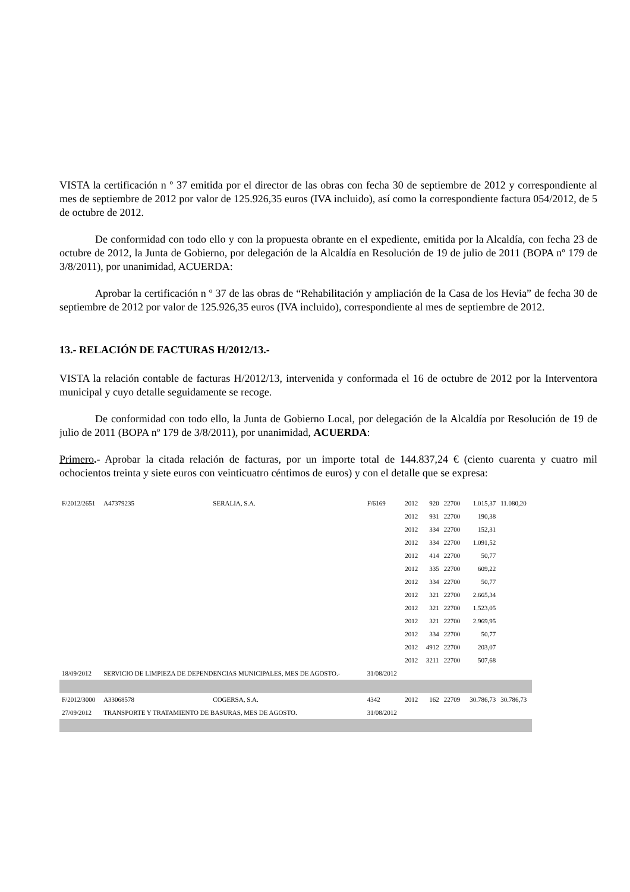VISTA la certificación n º 37 emitida por el director de las obras con fecha 30 de septiembre de 2012 y correspondiente al mes de septiembre de 2012 por valor de 125.926,35 euros (IVA incluido), así como la correspondiente factura 054/2012, de 5 de octubre de 2012.
De conformidad con todo ello y con la propuesta obrante en el expediente, emitida por la Alcaldía, con fecha 23 de octubre de 2012, la Junta de Gobierno, por delegación de la Alcaldía en Resolución de 19 de julio de 2011 (BOPA nº 179 de 3/8/2011), por unanimidad, ACUERDA:
Aprobar la certificación n º 37 de las obras de “Rehabilitación y ampliación de la Casa de los Hevia” de fecha 30 de septiembre de 2012 por valor de 125.926,35 euros (IVA incluido), correspondiente al mes de septiembre de 2012.
13.- RELACIÓN DE FACTURAS H/2012/13.-
VISTA la relación contable de facturas H/2012/13, intervenida y conformada el 16 de octubre de 2012 por la Interventora municipal y cuyo detalle seguidamente se recoge.
De conformidad con todo ello, la Junta de Gobierno Local, por delegación de la Alcaldía por Resolución de 19 de julio de 2011 (BOPA nº 179 de 3/8/2011), por unanimidad, ACUERDA:
Primero.- Aprobar la citada relación de facturas, por un importe total de 144.837,24 € (ciento cuarenta y cuatro mil ochocientos treinta y siete euros con veinticuatro céntimos de euros) y con el detalle que se expresa:
| F/2012/2651 | A47379235 | SERALIA, S.A. | F/6169 | 2012 | 920 | 22700 | 1.015,37 | 11.080,20 |
| | | | | 2012 | 931 | 22700 | 190,38 | |
| | | | | 2012 | 334 | 22700 | 152,31 | |
| | | | | 2012 | 334 | 22700 | 1.091,52 | |
| | | | | 2012 | 414 | 22700 | 50,77 | |
| | | | | 2012 | 335 | 22700 | 609,22 | |
| | | | | 2012 | 334 | 22700 | 50,77 | |
| | | | | 2012 | 321 | 22700 | 2.665,34 | |
| | | | | 2012 | 321 | 22700 | 1.523,05 | |
| | | | | 2012 | 321 | 22700 | 2.969,95 | |
| | | | | 2012 | 334 | 22700 | 50,77 | |
| | | | | 2012 | 4912 | 22700 | 203,07 | |
| | | | | 2012 | 3211 | 22700 | 507,68 | |
| 18/09/2012 | SERVICIO DE LIMPIEZA DE DEPENDENCIAS MUNICIPALES, MES DE AGOSTO.- | | 31/08/2012 | | | | | |
| F/2012/3000 | A33068578 | COGERSA, S.A. | 4342 | 2012 | 162 | 22709 | 30.786,73 | 30.786,73 |
| 27/09/2012 | TRANSPORTE Y TRATAMIENTO DE BASURAS, MES DE AGOSTO. | | 31/08/2012 | | | | | |